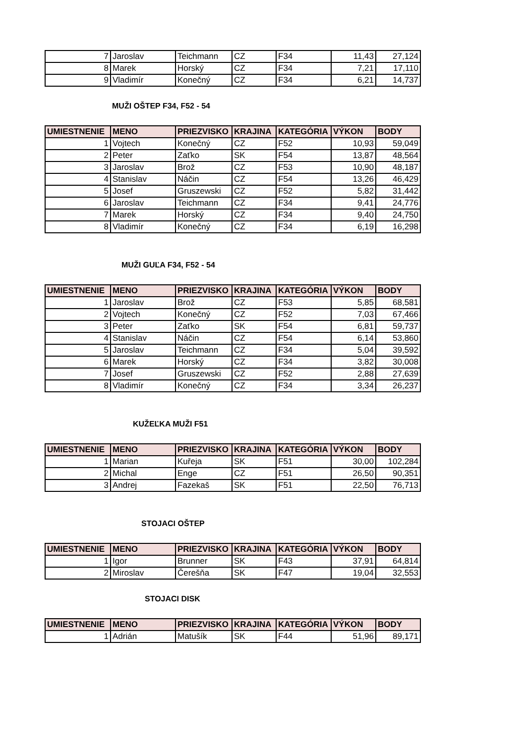| 7 | Jaroslav | Teichmann | CZ | F34 | 11,43 | 27,124 |
| 8 | Marek | Horský | CZ | F34 | 7,21 | 17,110 |
| 9 | Vladimír | Konečný | CZ | F34 | 6,21 | 14,737 |
MUŽI OŠTEP F34, F52 - 54
| UMIESTNENIE | MENO | PRIEZVISKO | KRAJINA | KATEGÓRIA | VÝKON | BODY |
| --- | --- | --- | --- | --- | --- | --- |
| 1 | Vojtech | Konečný | CZ | F52 | 10,93 | 59,049 |
| 2 | Peter | Zaťko | SK | F54 | 13,87 | 48,564 |
| 3 | Jaroslav | Brož | CZ | F53 | 10,90 | 48,187 |
| 4 | Stanislav | Náčin | CZ | F54 | 13,26 | 46,429 |
| 5 | Josef | Gruszewski | CZ | F52 | 5,82 | 31,442 |
| 6 | Jaroslav | Teichmann | CZ | F34 | 9,41 | 24,776 |
| 7 | Marek | Horský | CZ | F34 | 9,40 | 24,750 |
| 8 | Vladimír | Konečný | CZ | F34 | 6,19 | 16,298 |
MUŽI GUĽA F34, F52 - 54
| UMIESTNENIE | MENO | PRIEZVISKO | KRAJINA | KATEGÓRIA | VÝKON | BODY |
| --- | --- | --- | --- | --- | --- | --- |
| 1 | Jaroslav | Brož | CZ | F53 | 5,85 | 68,581 |
| 2 | Vojtech | Konečný | CZ | F52 | 7,03 | 67,466 |
| 3 | Peter | Zaťko | SK | F54 | 6,81 | 59,737 |
| 4 | Stanislav | Náčin | CZ | F54 | 6,14 | 53,860 |
| 5 | Jaroslav | Teichmann | CZ | F34 | 5,04 | 39,592 |
| 6 | Marek | Horský | CZ | F34 | 3,82 | 30,008 |
| 7 | Josef | Gruszewski | CZ | F52 | 2,88 | 27,639 |
| 8 | Vladimír | Konečný | CZ | F34 | 3,34 | 26,237 |
KUŽEĽKA MUŽI F51
| UMIESTNENIE | MENO | PRIEZVISKO | KRAJINA | KATEGÓRIA | VÝKON | BODY |
| --- | --- | --- | --- | --- | --- | --- |
| 1 | Marian | Kuřeja | SK | F51 | 30,00 | 102,284 |
| 2 | Michal | Enge | CZ | F51 | 26,50 | 90,351 |
| 3 | Andrej | Fazekaš | SK | F51 | 22,50 | 76,713 |
STOJACI OŠTEP
| UMIESTNENIE | MENO | PRIEZVISKO | KRAJINA | KATEGÓRIA | VÝKON | BODY |
| --- | --- | --- | --- | --- | --- | --- |
| 1 | Igor | Brunner | SK | F43 | 37,91 | 64,814 |
| 2 | Miroslav | Čerešňa | SK | F47 | 19,04 | 32,553 |
STOJACI DISK
| UMIESTNENIE | MENO | PRIEZVISKO | KRAJINA | KATEGÓRIA | VÝKON | BODY |
| --- | --- | --- | --- | --- | --- | --- |
| 1 | Adrián | Matušík | SK | F44 | 51,96 | 89,171 |